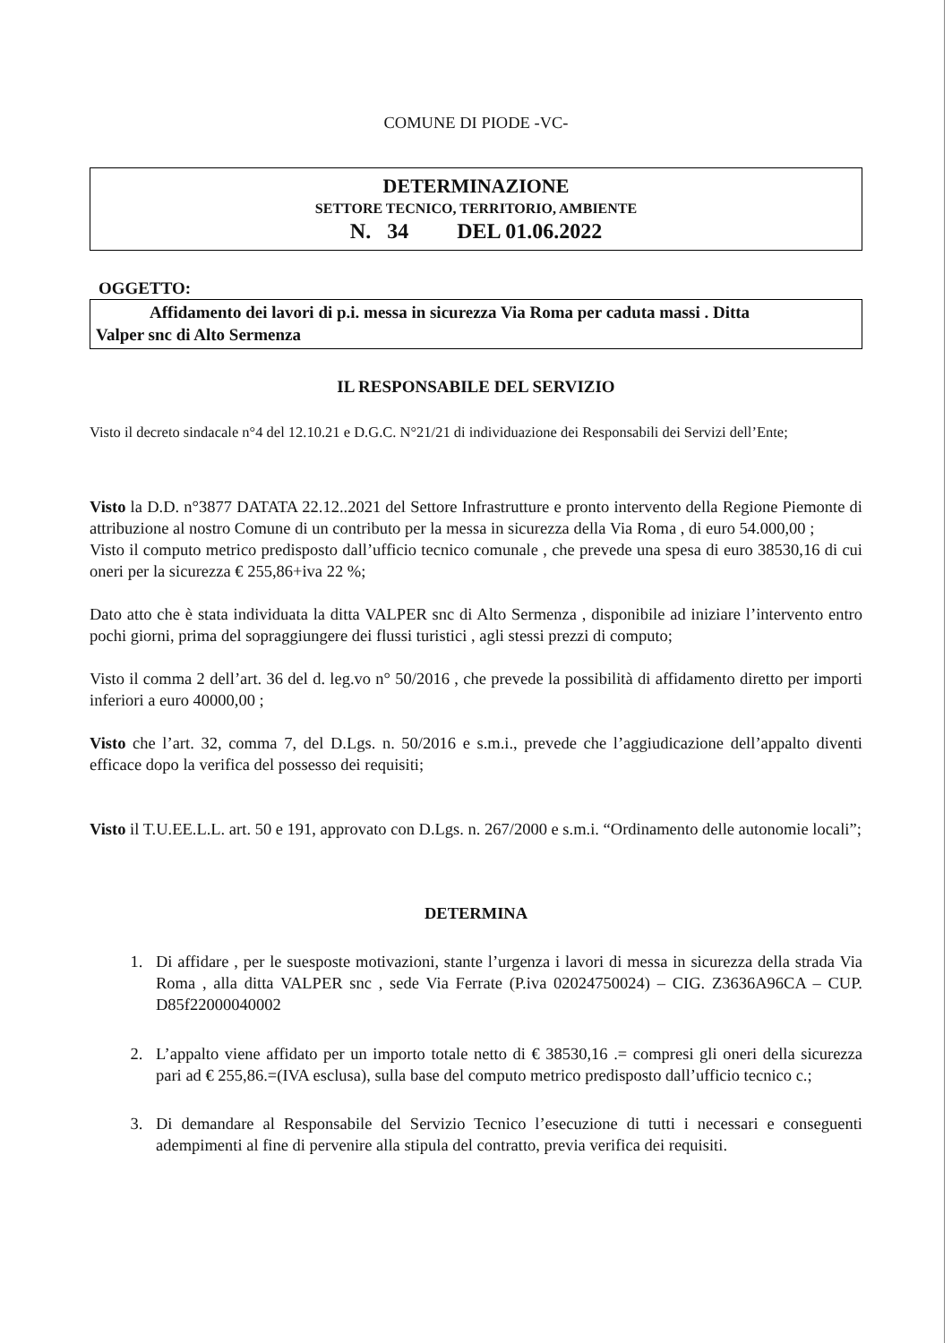COMUNE DI PIODE -VC-
DETERMINAZIONE
SETTORE TECNICO, TERRITORIO, AMBIENTE
N. 34 DEL 01.06.2022
OGGETTO:
Affidamento dei lavori di p.i. messa in sicurezza Via Roma per caduta massi . Ditta
Valper snc di Alto Sermenza
IL RESPONSABILE DEL SERVIZIO
Visto il decreto sindacale n°4 del 12.10.21 e D.G.C. N°21/21 di individuazione dei Responsabili dei Servizi dell’Ente;
Visto la D.D. n°3877 DATATA 22.12..2021 del Settore Infrastrutture e pronto intervento della Regione Piemonte di attribuzione al nostro Comune di un contributo per la messa in sicurezza della Via Roma , di euro 54.000,00 ;
Visto il computo metrico predisposto dall’ufficio tecnico comunale , che prevede una spesa di euro 38530,16 di cui oneri per la sicurezza € 255,86+iva 22 %;
Dato atto che è stata individuata la ditta VALPER snc di Alto Sermenza , disponibile ad iniziare l’intervento entro pochi giorni, prima del sopraggiungere dei flussi turistici , agli stessi prezzi di computo;
Visto il comma 2 dell’art. 36 del d. leg.vo n° 50/2016 , che prevede la possibilità di affidamento diretto per importi inferiori a euro 40000,00 ;
Visto che l’art. 32, comma 7, del D.Lgs. n. 50/2016 e s.m.i., prevede che l’aggiudicazione dell’appalto diventi efficace dopo la verifica del possesso dei requisiti;
Visto il T.U.EE.L.L. art. 50 e 191, approvato con D.Lgs. n. 267/2000 e s.m.i. “Ordinamento delle autonomie locali”;
DETERMINA
1. Di affidare , per le suesposte motivazioni, stante l’urgenza i lavori di messa in sicurezza della strada Via Roma , alla ditta VALPER snc , sede Via Ferrate (P.iva 02024750024) – CIG. Z3636A96CA – CUP. D85f22000040002
2. L’appalto viene affidato per un importo totale netto di € 38530,16 .= compresi gli oneri della sicurezza pari ad € 255,86.=(IVA esclusa), sulla base del computo metrico predisposto dall’ufficio tecnico c.;
3. Di demandare al Responsabile del Servizio Tecnico l’esecuzione di tutti i necessari e conseguenti adempimenti al fine di pervenire alla stipula del contratto, previa verifica dei requisiti.